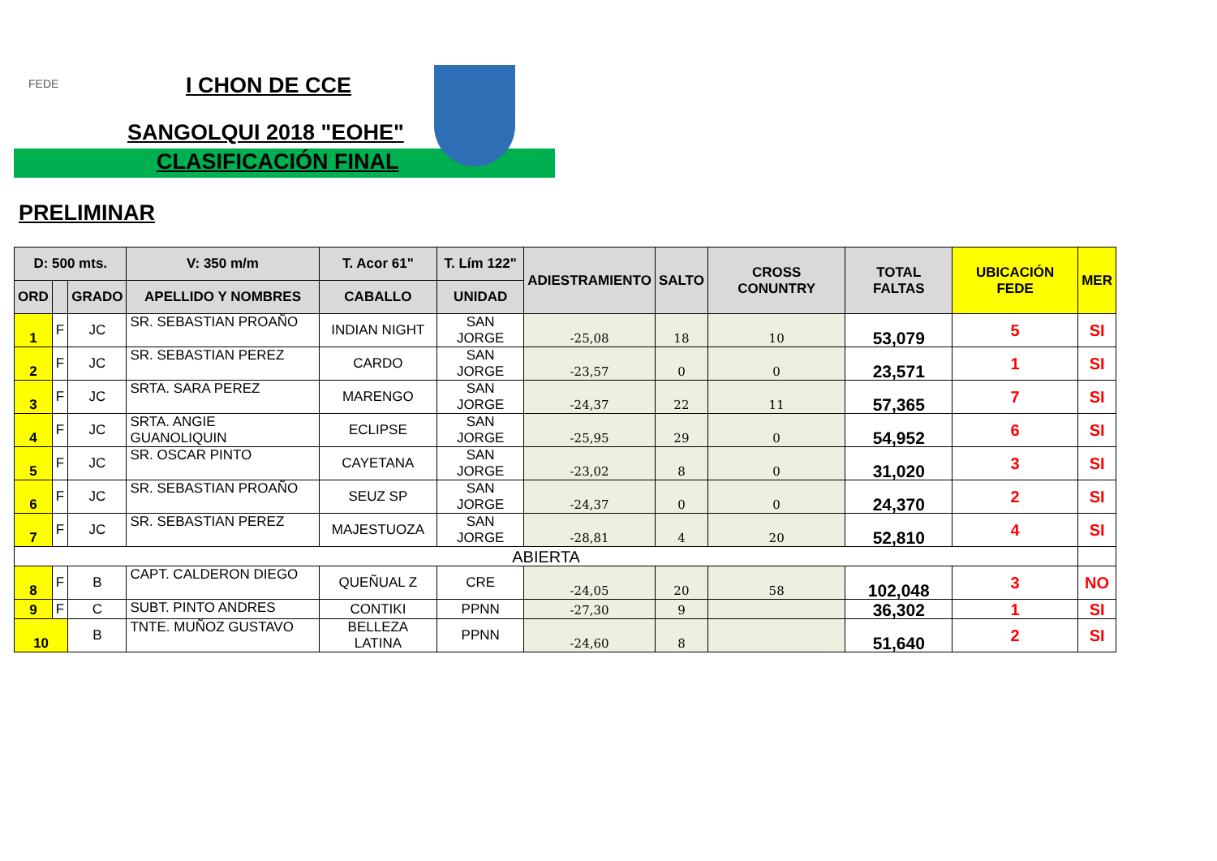FEDE I CHON DE CCE
SANGOLQUI 2018 "EOHE"
CLASIFICACIÓN FINAL
PRELIMINAR
| D: 500 mts. | | | V: 350 m/m | T. Acor 61" | T. Lím 122" | ADIESTRAMIENTO | SALTO | CROSS CONUNTRY | TOTAL FALTAS | UBICACIÓN FEDE | MER |
| --- | --- | --- | --- | --- | --- | --- | --- | --- | --- | --- | --- |
| ORD | | GRADO | APELLIDO Y NOMBRES | CABALLO | UNIDAD | | | | | | |
| 1 | F | JC | SR. SEBASTIAN PROAÑO | INDIAN NIGHT | SAN JORGE | -25,08 | 18 | 10 | 53,079 | 5 | SI |
| 2 | F | JC | SR. SEBASTIAN PEREZ | CARDO | SAN JORGE | -23,57 | 0 | 0 | 23,571 | 1 | SI |
| 3 | F | JC | SRTA. SARA PEREZ | MARENGO | SAN JORGE | -24,37 | 22 | 11 | 57,365 | 7 | SI |
| 4 | F | JC | SRTA. ANGIE GUANOLIQUIN | ECLIPSE | SAN JORGE | -25,95 | 29 | 0 | 54,952 | 6 | SI |
| 5 | F | JC | SR. OSCAR PINTO | CAYETANA | SAN JORGE | -23,02 | 8 | 0 | 31,020 | 3 | SI |
| 6 | F | JC | SR. SEBASTIAN PROAÑO | SEUZ SP | SAN JORGE | -24,37 | 0 | 0 | 24,370 | 2 | SI |
| 7 | F | JC | SR. SEBASTIAN PEREZ | MAJESTUOZA | SAN JORGE | -28,81 | 4 | 20 | 52,810 | 4 | SI |
| ABIERTA | | | | | | | | | | | |
| 8 | F | B | CAPT. CALDERON DIEGO | QUEÑUAL Z | CRE | -24,05 | 20 | 58 | 102,048 | 3 | NO |
| 9 | F | C | SUBT. PINTO ANDRES | CONTIKI | PPNN | -27,30 | 9 | | 36,302 | 1 | SI |
| 10 | | B | TNTE. MUÑOZ GUSTAVO | BELLEZA LATINA | PPNN | -24,60 | 8 | | 51,640 | 2 | SI |